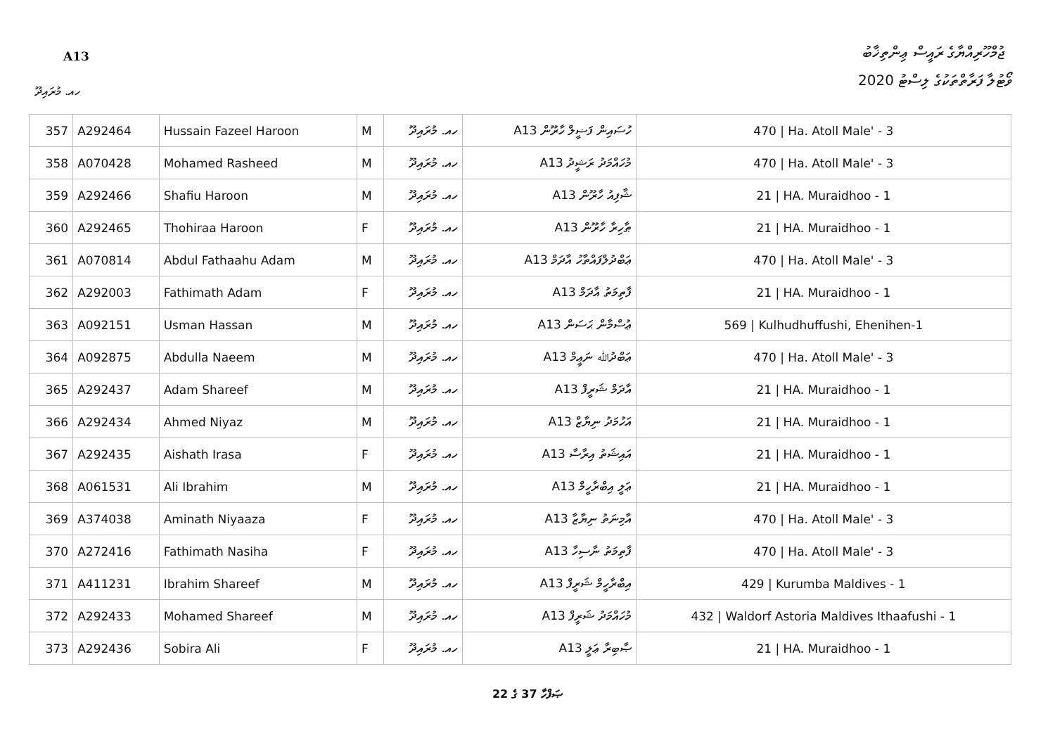ޖުމްހޫރިއްޔާގެ ރައީސް ޢިންތިޚާބު
A13
ވޯޓުލާ ފަރާތްތަކުގެ ލިސްޓު 2020
ހއ. މުރައިދޫ
| 357 | A292464 | Hussain Fazeel Haroon | M | ހއ. މުރައިދޫ | A13 ހުސައިން ފަޟީލް ހާރޫން | 470 / Ha. Atoll Male' - 3 |
| 358 | A070428 | Mohamed Rasheed | M | ހއ. މުރައިދޫ | A13 މުހައްމަދު ރަޝީދު | 470 / Ha. Atoll Male' - 3 |
| 359 | A292466 | Shafiu Haroon | M | ހއ. މުރައިދޫ | A13 ޝާފިއު ހާރޫން | 21 / HA. Muraidhoo - 1 |
| 360 | A292465 | Thohiraa Haroon | F | ހއ. މުރައިދޫ | A13 ޠާހިރާ ހާރޫން | 21 / HA. Muraidhoo - 1 |
| 361 | A070814 | Abdul Fathaahu Adam | M | ހއ. މުރައިދޫ | A13 ޢަބްދުލްފައްތާހު އާދަމް | 470 / Ha. Atoll Male' - 3 |
| 362 | A292003 | Fathimath Adam | F | ހއ. މުރައިދޫ | A13 ފާތިމަތު އާދަމް | 21 / HA. Muraidhoo - 1 |
| 363 | A092151 | Usman Hassan | M | ހއ. މުރައިދޫ | A13 ޢުސްމާން ޙަސަން | 569 / Kulhudhuffushi, Ehenihen-1 |
| 364 | A092875 | Abdulla Naeem | M | ހއ. މުރައިދޫ | A13 ޢަބްދުﷲ ނަޢީމް | 470 / Ha. Atoll Male' - 3 |
| 365 | A292437 | Adam Shareef | M | ހއ. މުރައިދޫ | A13 އާދަމް ޝަރީފް | 21 / HA. Muraidhoo - 1 |
| 366 | A292434 | Ahmed Niyaz | M | ހއ. މުރައިދޫ | A13 އަހުމަދު ނިޔާޒް | 21 / HA. Muraidhoo - 1 |
| 367 | A292435 | Aishath Irasa | F | ހއ. މުރައިދޫ | A13 އައިޝަތު އިރާސާ | 21 / HA. Muraidhoo - 1 |
| 368 | A061531 | Ali Ibrahim | M | ހއ. މުރައިދޫ | A13 ޢަލީ އިބްރާހީމް | 21 / HA. Muraidhoo - 1 |
| 369 | A374038 | Aminath Niyaaza | F | ހއ. މުރައިދޫ | A13 އާމިނަތު ނިޔާޒާ | 470 / Ha. Atoll Male' - 3 |
| 370 | A272416 | Fathimath Nasiha | F | ހއ. މުރައިދޫ | A13 ފާތިމަތު ނާސިހާ | 470 / Ha. Atoll Male' - 3 |
| 371 | A411231 | Ibrahim Shareef | M | ހއ. މުރައިދޫ | A13 އިބްރާހީމް ޝަރީފް | 429 / Kurumba Maldives - 1 |
| 372 | A292433 | Mohamed Shareef | M | ހއ. މުރައިދޫ | A13 މުހައްމަދު ޝަރީފް | 432 / Waldorf Astoria Maldives Ithaafushi - 1 |
| 373 | A292436 | Sobira Ali | F | ހއ. މުރައިދޫ | A13 ޞާބިރާ ޢަލީ | 21 / HA. Muraidhoo - 1 |
ޞަފްހާ 37 ގެ 22